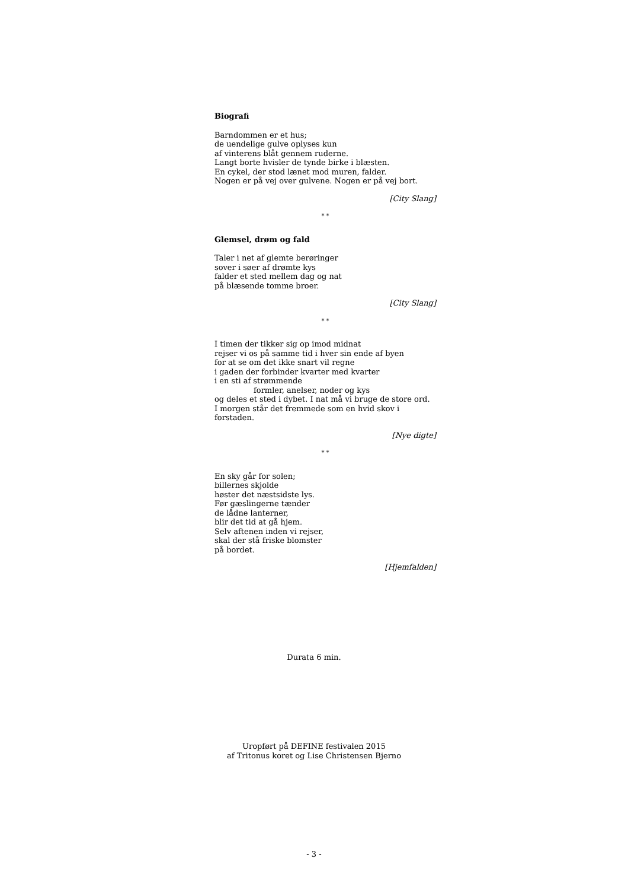Biografi
Barndommen er et hus;
de uendelige gulve oplyses kun
af vinterens blåt gennem ruderne.
Langt borte hvisler de tynde birke i blæsten.
En cykel, der stod lænet mod muren, falder.
Nogen er på vej over gulvene. Nogen er på vej bort.
[City Slang]
* *
Glemsel, drøm og fald
Taler i net af glemte berøringer
sover i søer af drømte kys
falder et sted mellem dag og nat
på blæsende tomme broer.
[City Slang]
* *
I timen der tikker sig op imod midnat
rejser vi os på samme tid i hver sin ende af byen
for at se om det ikke snart vil regne
i gaden der forbinder kvarter med kvarter
i en sti af strømmende
formler, anelser, noder og kys
og deles et sted i dybet. I nat må vi bruge de store ord.
I morgen står det fremmede som en hvid skov i forstaden.
[Nye digte]
* *
En sky går for solen;
billernes skjolde
høster det næstsidste lys.
Før gæslingerne tænder
de lådne lanterner,
blir det tid at gå hjem.
Selv aftenen inden vi rejser,
skal der stå friske blomster
på bordet.
[Hjemfalden]
Durata 6 min.
Uropført på DEFINE festivalen 2015
af Tritonus koret og Lise Christensen Bjerno
- 3 -